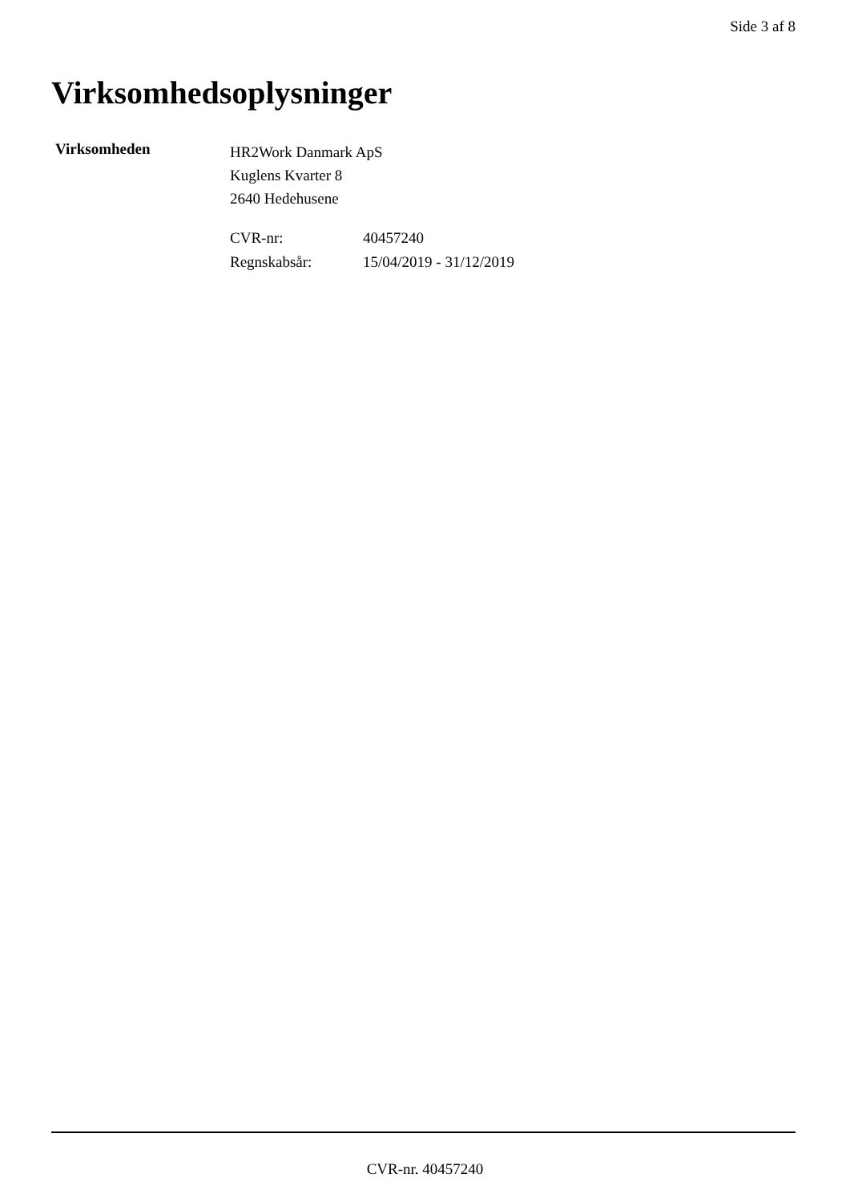Side 3 af 8
Virksomhedsoplysninger
Virksomheden
HR2Work Danmark ApS
Kuglens Kvarter 8
2640 Hedehusene
| CVR-nr: | 40457240 |
| Regnskabsår: | 15/04/2019 - 31/12/2019 |
CVR-nr. 40457240